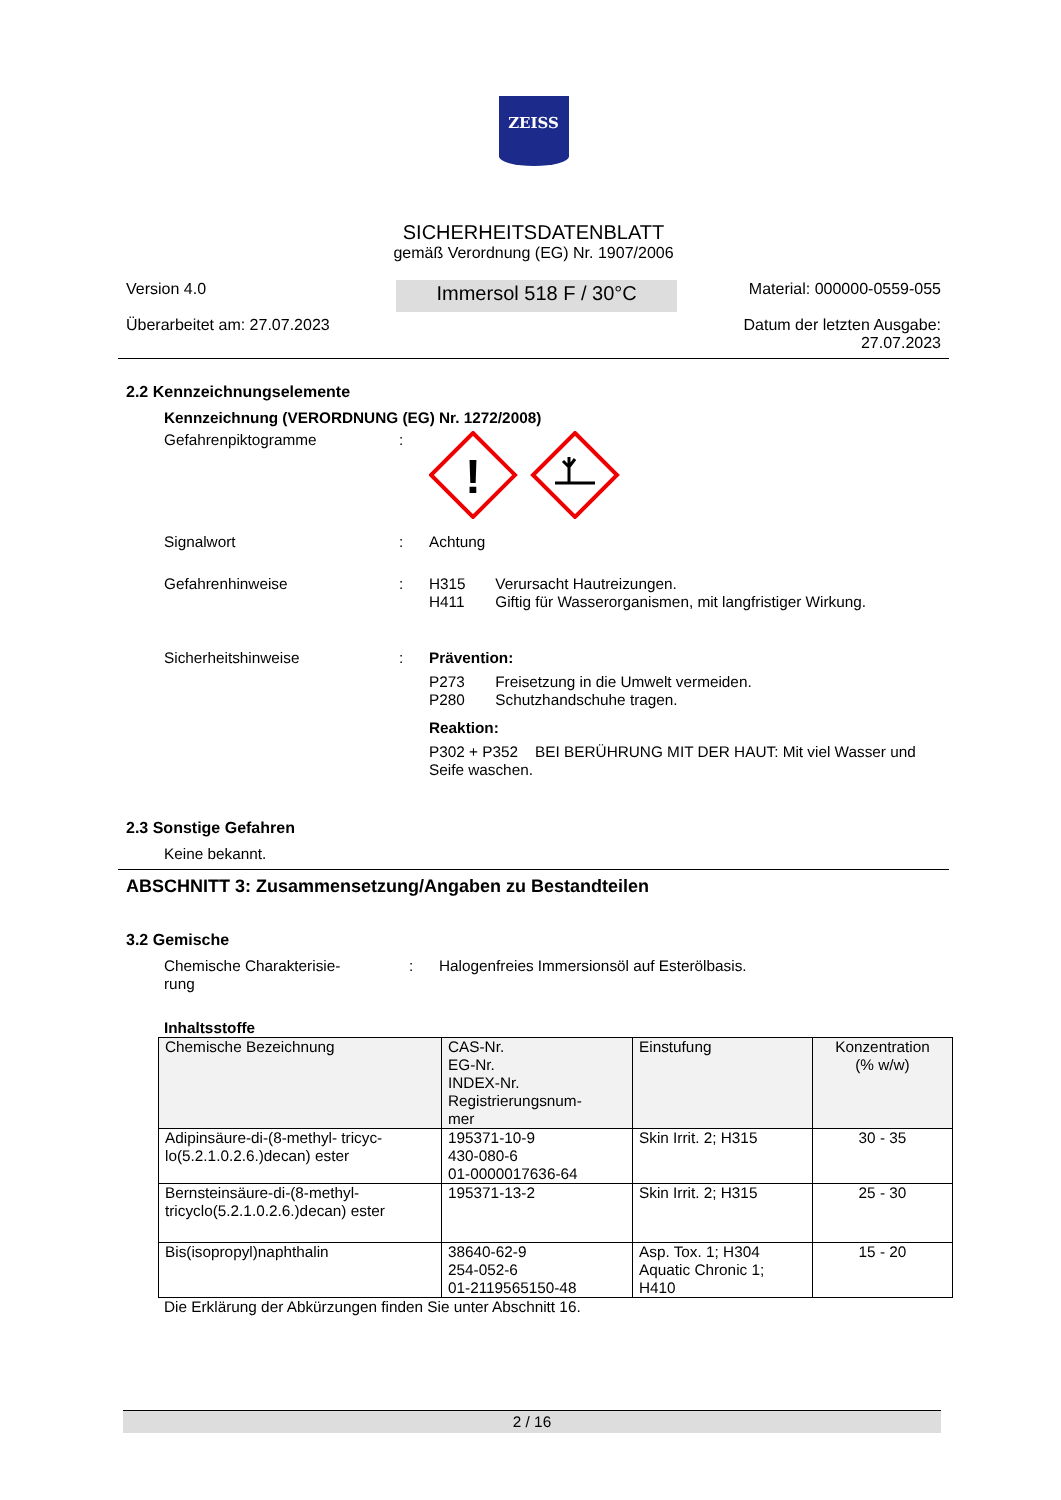ZEISS
SICHERHEITSDATENBLATT
gemäß Verordnung (EG) Nr. 1907/2006
Version 4.0
Überarbeitet am: 27.07.2023
Immersol 518 F / 30°C
Material: 000000-0559-055
Datum der letzten Ausgabe:
27.07.2023
2.2 Kennzeichnungselemente
Kennzeichnung (VERORDNUNG (EG) Nr. 1272/2008)
Gefahrenpiktogramme :
!
Signalwort : Achtung
Gefahrenhinweise : H315 Verursacht Hautreizungen.
H411 Giftig für Wasserorganismen, mit langfristiger Wirkung.
Sicherheitshinweise : Prävention:
P273 Freisetzung in die Umwelt vermeiden.
P280 Schutzhandschuhe tragen.
Reaktion:
P302 + P352 BEI BERÜHRUNG MIT DER HAUT: Mit viel Wasser und Seife waschen.
2.3 Sonstige Gefahren
Keine bekannt.
ABSCHNITT 3: Zusammensetzung/Angaben zu Bestandteilen
3.2 Gemische
Chemische Charakterisie-
rung
: Halogenfreies Immersionsöl auf Esterölbasis.
Inhaltsstoffe
| Chemische Bezeichnung | CAS-Nr. EG-Nr. INDEX-Nr. Registrierungsnum- mer | Einstufung | Konzentration (% w/w) |
| --- | --- | --- | --- |
| Adipinsäure-di-(8-methyl- tricyc-lo(5.2.1.0.2.6.)decan) ester | 195371-10-9 430-080-6 01-0000017636-64 | Skin Irrit. 2; H315 | 30 - 35 |
| Bernsteinsäure-di-(8-methyl-tricyclo(5.2.1.0.2.6.)decan) ester | 195371-13-2 | Skin Irrit. 2; H315 | 25 - 30 |
| Bis(isopropyl)naphthalin | 38640-62-9 254-052-6 01-2119565150-48 | Asp. Tox. 1; H304 Aquatic Chronic 1; H410 | 15 - 20 |
Die Erklärung der Abkürzungen finden Sie unter Abschnitt 16.
2 / 16